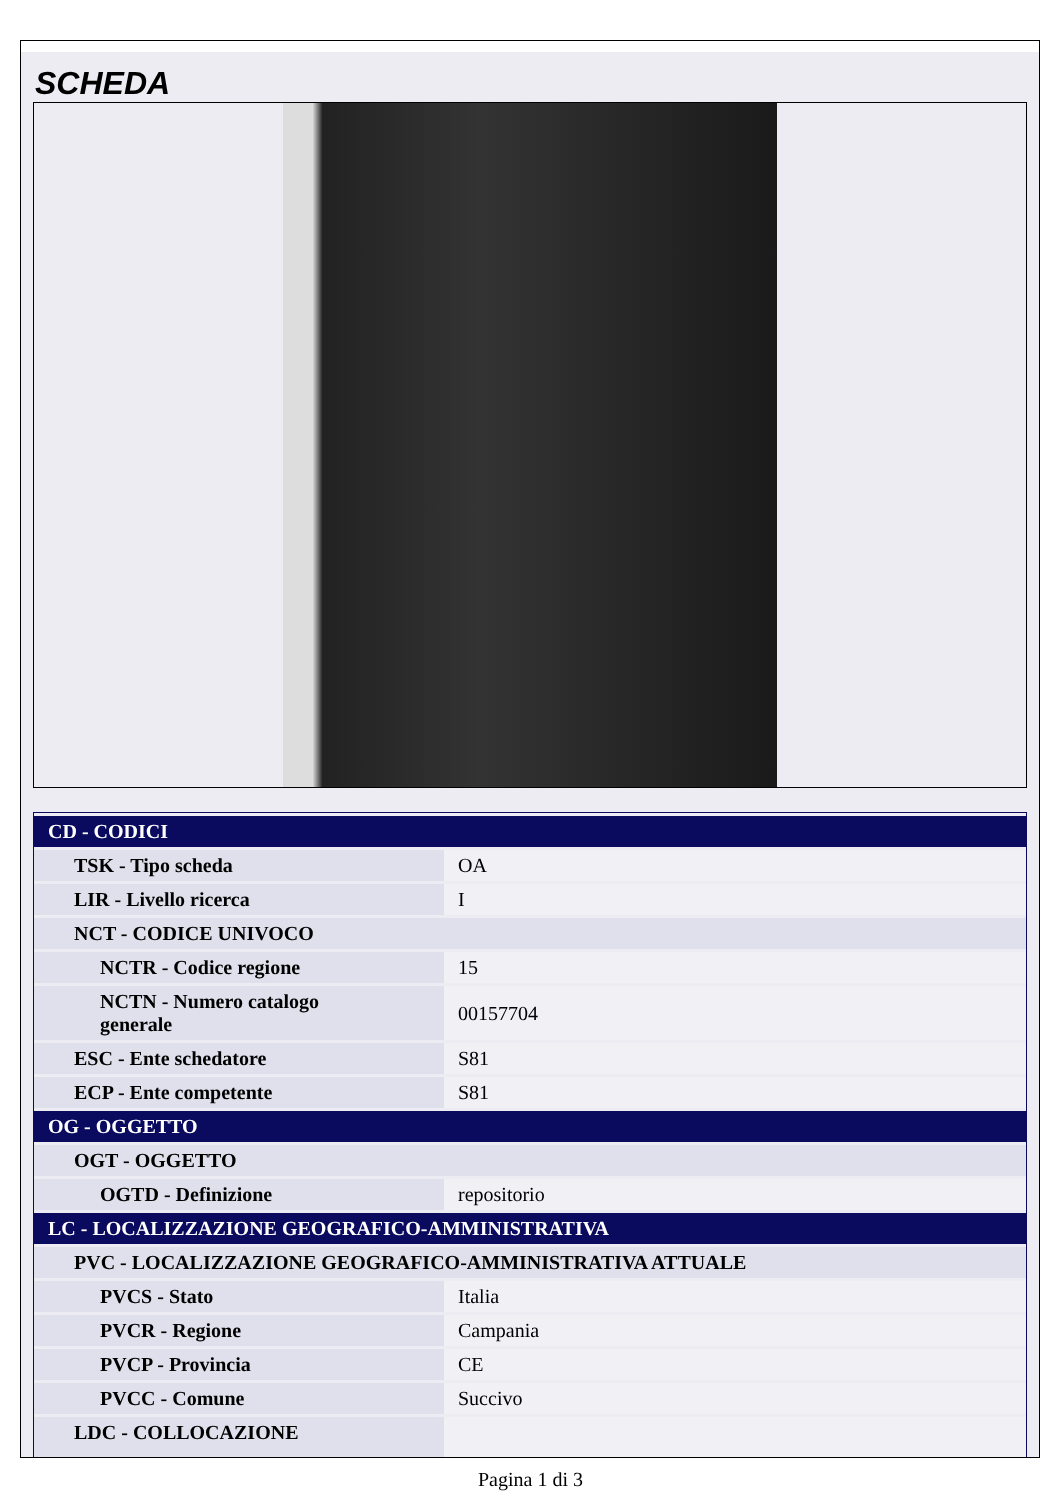SCHEDA
| CD - CODICI | |
| TSK - Tipo scheda | OA |
| LIR - Livello ricerca | I |
| NCT - CODICE UNIVOCO | |
| NCTR - Codice regione | 15 |
| NCTN - Numero catalogo generale | 00157704 |
| ESC - Ente schedatore | S81 |
| ECP - Ente competente | S81 |
| OG - OGGETTO | |
| OGT - OGGETTO | |
| OGTD - Definizione | repositorio |
| LC - LOCALIZZAZIONE GEOGRAFICO-AMMINISTRATIVA | |
| PVC - LOCALIZZAZIONE GEOGRAFICO-AMMINISTRATIVA ATTUALE | |
| PVCS - Stato | Italia |
| PVCR - Regione | Campania |
| PVCP - Provincia | CE |
| PVCC - Comune | Succivo |
| LDC - COLLOCAZIONE | |
Pagina 1 di 3